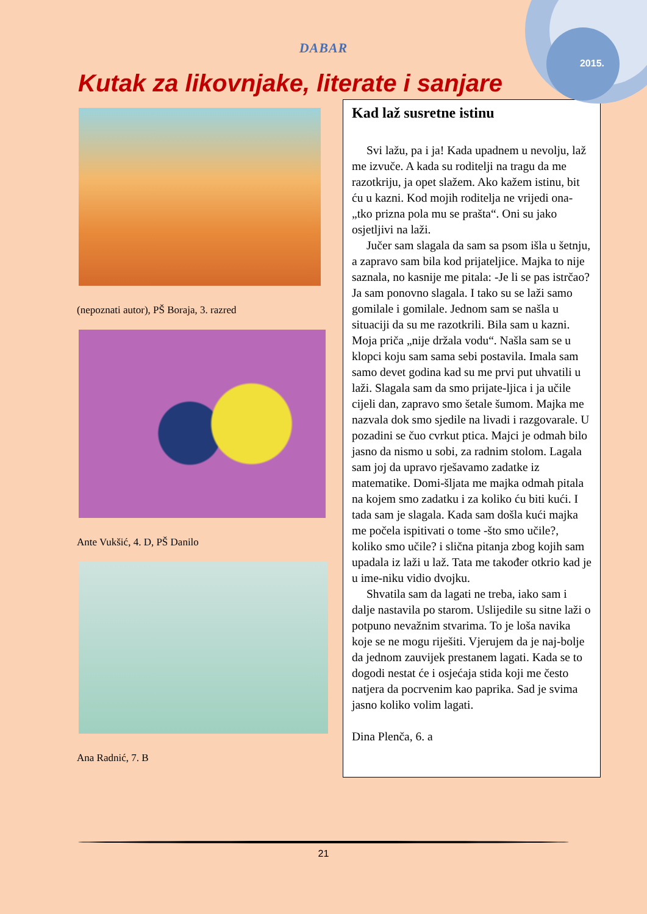2015.
DABAR
Kutak za likovnjake, literate i sanjare
(nepoznati autor), PŠ Boraja, 3. razred
Ante Vukšić, 4. D, PŠ Danilo
Ana Radnić, 7. B
Kad laž susretne istinu
Svi lažu, pa i ja! Kada upadnem u nevolju, laž me izvuče. A kada su roditelji na tragu da me razotkriju, ja opet slažem. Ako kažem istinu, bit ću u kazni. Kod mojih roditelja ne vrijedi ona-„tko prizna pola mu se prašta“. Oni su jako osjetljivi na laži.
Jučer sam slagala da sam sa psom išla u šetnju, a zapravo sam bila kod prijateljice. Majka to nije saznala, no kasnije me pitala: -Je li se pas istrčao? Ja sam ponovno slagala. I tako su se laži samo gomilale i gomilale. Jednom sam se našla u situaciji da su me razotkrili. Bila sam u kazni. Moja priča „nije držala vodu“. Našla sam se u klopci koju sam sama sebi postavila. Imala sam samo devet godina kad su me prvi put uhvatili u laži. Slagala sam da smo prijate-ljica i ja učile cijeli dan, zapravo smo šetale šumom. Majka me nazvala dok smo sjedile na livadi i razgovarale. U pozadini se čuo cvrkut ptica. Majci je odmah bilo jasno da nismo u sobi, za radnim stolom. Lagala sam joj da upravo rješavamo zadatke iz matematike. Domi-šljata me majka odmah pitala na kojem smo zadatku i za koliko ću biti kući. I tada sam je slagala. Kada sam došla kući majka me počela ispitivati o tome -što smo učile?, koliko smo učile? i slična pitanja zbog kojih sam upadala iz laži u laž. Tata me također otkrio kad je u ime-niku vidio dvojku.
Shvatila sam da lagati ne treba, iako sam i dalje nastavila po starom. Uslijedile su sitne laži o potpuno nevažnim stvarima. To je loša navika koje se ne mogu riješiti. Vjerujem da je naj-bolje da jednom zauvijek prestanem lagati. Kada se to dogodi nestat će i osjećaja stida koji me često natjera da pocrvenim kao paprika. Sad je svima jasno koliko volim lagati.
Dina Plenča, 6. a
21